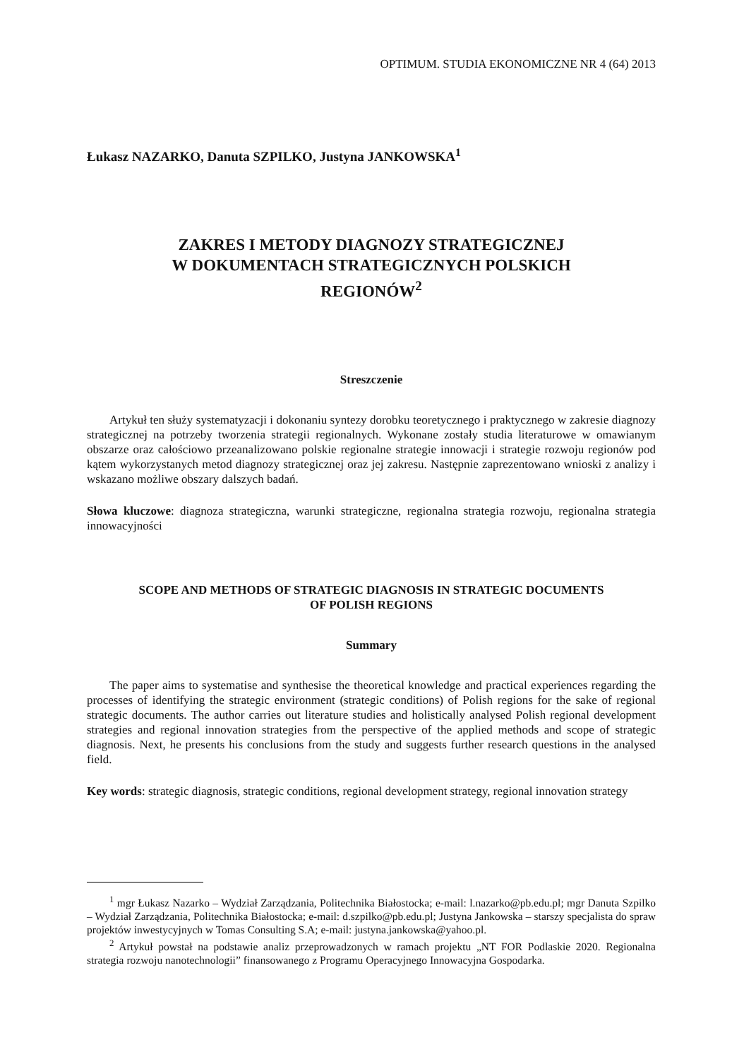OPTIMUM. STUDIA EKONOMICZNE NR 4 (64) 2013
Łukasz NAZARKO, Danuta SZPILKO, Justyna JANKOWSKA<sup>1</sup>
ZAKRES I METODY DIAGNOZY STRATEGICZNEJ
W DOKUMENTACH STRATEGICZNYCH POLSKICH
REGIONÓW<sup>2</sup>
Streszczenie
Artykuł ten służy systematyzacji i dokonaniu syntezy dorobku teoretycznego i praktycznego w zakresie diagnozy strategicznej na potrzeby tworzenia strategii regionalnych. Wykonane zostały studia literaturowe w omawianym obszarze oraz całościowo przeanalizowano polskie regionalne strategie innowacji i strategie rozwoju regionów pod kątem wykorzystanych metod diagnozy strategicznej oraz jej zakresu. Następnie zaprezentowano wnioski z analizy i wskazano możliwe obszary dalszych badań.
Słowa kluczowe: diagnoza strategiczna, warunki strategiczne, regionalna strategia rozwoju, regionalna strategia innowacyjności
SCOPE AND METHODS OF STRATEGIC DIAGNOSIS IN STRATEGIC DOCUMENTS
OF POLISH REGIONS
Summary
The paper aims to systematise and synthesise the theoretical knowledge and practical experiences regarding the processes of identifying the strategic environment (strategic conditions) of Polish regions for the sake of regional strategic documents. The author carries out literature studies and holistically analysed Polish regional development strategies and regional innovation strategies from the perspective of the applied methods and scope of strategic diagnosis. Next, he presents his conclusions from the study and suggests further research questions in the analysed field.
Key words: strategic diagnosis, strategic conditions, regional development strategy, regional innovation strategy
<sup>1</sup> mgr Łukasz Nazarko – Wydział Zarządzania, Politechnika Białostocka; e-mail: l.nazarko@pb.edu.pl; mgr Danuta Szpilko – Wydział Zarządzania, Politechnika Białostocka; e-mail: d.szpilko@pb.edu.pl; Justyna Jankowska – starszy specjalista do spraw projektów inwestycyjnych w Tomas Consulting S.A; e-mail: justyna.jankowska@yahoo.pl.
<sup>2</sup> Artykuł powstał na podstawie analiz przeprowadzonych w ramach projektu „NT FOR Podlaskie 2020. Regionalna strategia rozwoju nanotechnologii” finansowanego z Programu Operacyjnego Innowacyjna Gospodarka.